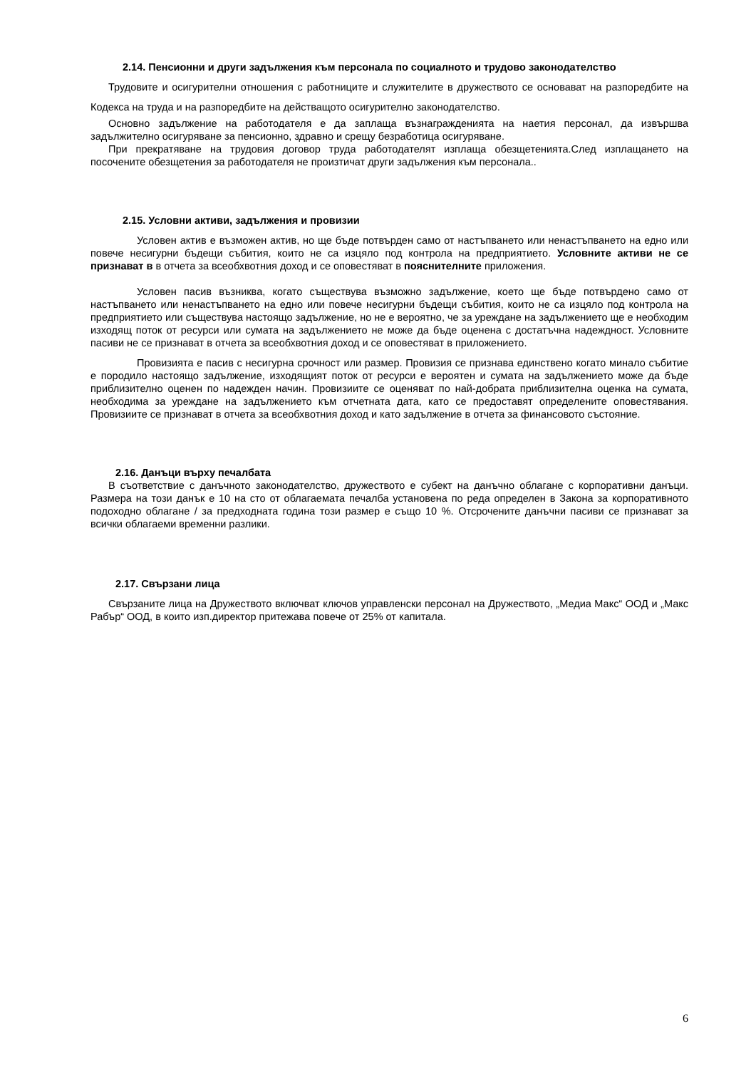2.14. Пенсионни и други задължения към персонала по социалното и трудово законодателство
Трудовите и осигурителни отношения с работниците и служителите в дружеството се основават на разпоредбите на Кодекса на труда и на разпоредбите на действащото осигурително законодателство.
Основно задължение на работодателя е да заплаща възнагражденията на наетия персонал, да извършва задължително осигуряване за пенсионно, здравно и срещу безработица осигуряване.
При прекратяване на трудовия договор труда работодателят изплаща обезщетенията.След изплащането на посочените обезщетения за работодателя не произтичат други задължения към персонала..
2.15. Условни активи, задължения и провизии
Условен актив е възможен актив, но ще бъде потвърден само от настъпването или ненастъпването на едно или повече несигурни бъдещи събития, които не са изцяло под контрола на предприятието. Условните активи не се признават в в отчета за всеобхвотния доход и се оповестяват в пояснителните приложения.
Условен пасив възниква, когато съществува възможно задължение, което ще бъде потвърдено само от настъпването или ненастъпването на едно или повече несигурни бъдещи събития, които не са изцяло под контрола на предприятието или съществува настоящо задължение, но не е вероятно, че за уреждане на задължението ще е необходим изходящ поток от ресурси или сумата на задължението не може да бъде оценена с достатъчна надеждност. Условните пасиви не се признават в отчета за всеобхвотния доход и се оповестяват в приложението.
Провизията е пасив с несигурна срочност или размер. Провизия се признава единствено когато минало събитие е породило настоящо задължение, изходящият поток от ресурси е вероятен и сумата на задължението може да бъде приблизително оценен по надежден начин. Провизиите се оценяват по най-добрата приблизителна оценка на сумата, необходима за уреждане на задължението към отчетната дата, като се предоставят определените оповестявания. Провизиите се признават в отчета за всеобхвотния доход и като задължение в отчета за финансовото състояние.
2.16. Данъци върху печалбата
В съответствие с данъчното законодателство, дружеството е субект на данъчно облагане с корпоративни данъци. Размера на този данък е 10 на сто от облагаемата печалба установена по реда определен в Закона за корпоративното подоходно облагане / за предходната година този размер е също 10 %. Отсрочените данъчни пасиви се признават за всички облагаеми временни разлики.
2.17. Свързани лица
Свързаните лица на Дружеството включват ключов управленски персонал на Дружеството, „Медиа Макс“ ООД и „Макс Рабър“ ООД, в които изп.директор притежава повече от 25% от капитала.
6